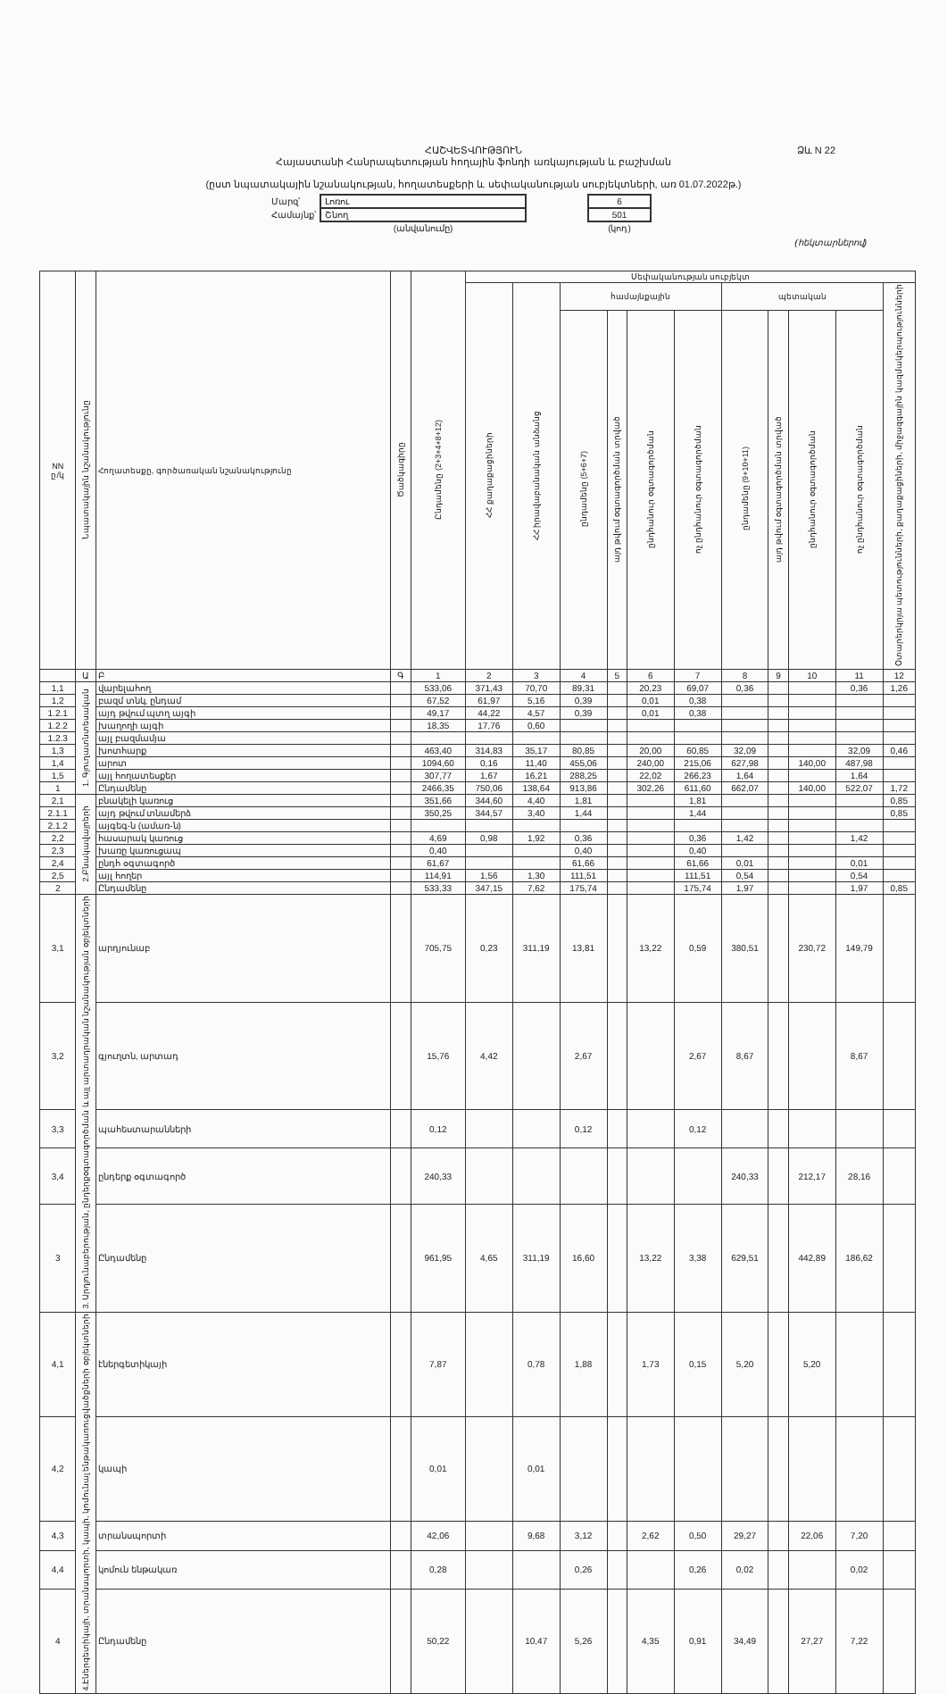ՀԱՇՎԵՏՎՈՒԹՅՈՒՆ
Հայաստանի Հանրապետության հողային ֆոնդի առկայության և բաշխման
(ըստ նպատակային նշանակության, հողատեսքերի և սեփականության սուբյեկտների, առ 01.07.2022թ.)
| Մարզ՝ | Լոռու | | 6 |
| Համայնք՝ | Շնող | | 501 |
| | (անվանումը) | | (կոդ) |
(հեկտարներով)
Ձև N 22
| NN ը/կ | Նպատակային նշանակությունը | Հողատեսքը, գործառական նշանակությունը | Ծածկագիրը | Ընդամենը (2+3+4+8+12) | Սեփականության սուբյեկտ | | | | | | | | | | |
| --- | --- | --- | --- | --- | --- | --- | --- | --- | --- | --- | --- | --- | --- | --- | --- |
| | | | | | ՀՀ քաղաքացիների | ՀՀ իրավաբանական անձանց | համայնքային | | | | պետական | | | | Օտարերկրյա պետությունների, քաղաքացիների, միջազգային կազմակերպությունների |
| | | | | | | | ընդամենը (5+6+7) | այդ թվում օգտագործման տրված | ընդհանուր օգտագործման | ոչ ընդհանուր օգտագործման | ընդամենը (9+10+11) | այդ թվում օգտագործման տրված | ընդհանուր օգտագործման | ոչ ընդհանուր օգտագործման | |
| | Ա | Բ | Գ | 1 | 2 | 3 | 4 | 5 | 6 | 7 | 8 | 9 | 10 | 11 | 12 |
| 1,1 | 1. Գյուղատնտեսական | վարելահող | | 533,06 | 371,43 | 70,70 | 89,31 | | 20,23 | 69,07 | 0,36 | | | 0,36 | 1,26 |
| 1,2 | | բազմ տնկ, ընդամ | | 67,52 | 61,97 | 5,16 | 0,39 | | 0,01 | 0,38 | | | | | |
| 1.2.1 | | այդ թվում պտղ այգի | | 49,17 | 44,22 | 4,57 | 0,39 | | 0,01 | 0,38 | | | | | |
| 1.2.2 | | խաղողի այգի | | 18,35 | 17,76 | 0,60 | | | | | | | | | |
| 1.2.3 | | այլ բազմամյա | | | | | | | | | | | | | |
| 1,3 | | խոտհարք | | 463,40 | 314,83 | 35,17 | 80,85 | | 20,00 | 60,85 | 32,09 | | | 32,09 | 0,46 |
| 1,4 | | արոտ | | 1094,60 | 0,16 | 11,40 | 455,06 | | 240,00 | 215,06 | 627,98 | | 140,00 | 487,98 | |
| 1,5 | | այլ հողատեսքեր | | 307,77 | 1,67 | 16,21 | 288,25 | | 22,02 | 266,23 | 1,64 | | | 1,64 | |
| 1 | | Ընդամենը | | 2466,35 | 750,06 | 138,64 | 913,86 | | 302,26 | 611,60 | 662,07 | | 140,00 | 522,07 | 1,72 |
| 2,1 | 2.Բնակավայրերի | բնակելի կառուց | | 351,66 | 344,60 | 4,40 | 1,81 | | | 1,81 | | | | | 0,85 |
| 2.1.1 | | այդ թվում տնամերձ | | 350,25 | 344,57 | 3,40 | 1,44 | | | 1,44 | | | | | 0,85 |
| 2.1.2 | | այգեգ-ն (ամառ-ն) | | | | | | | | | | | | | |
| 2,2 | | հասարակ կառուց | | 4,69 | 0,98 | 1,92 | 0,36 | | | 0,36 | 1,42 | | | 1,42 | |
| 2,3 | | խառը կառուցապ | | 0,40 | | | 0,40 | | | 0,40 | | | | | |
| 2,4 | | ընդհ օգտագործ | | 61,67 | | | 61,66 | | | 61,66 | 0,01 | | | 0,01 | |
| 2,5 | | այլ հողեր | | 114,91 | 1,56 | 1,30 | 111,51 | | | 111,51 | 0,54 | | | 0,54 | |
| 2 | | Ընդամենը | | 533,33 | 347,15 | 7,62 | 175,74 | | | 175,74 | 1,97 | | | 1,97 | 0,85 |
| 3,1 | 3. Արդյունաբերության, ընդերքօգտագործման և այլ արտադրական նշանակության օբյեկտների | արդյունաբ | | 705,75 | 0,23 | 311,19 | 13,81 | | 13,22 | 0,59 | 380,51 | | 230,72 | 149,79 | |
| 3,2 | | գյուղտն, արտադ | | 15,76 | 4,42 | | 2,67 | | | 2,67 | 8,67 | | | 8,67 | |
| 3,3 | | պահեստարանների | | 0,12 | | | 0,12 | | | 0,12 | | | | | |
| 3,4 | | ընդերք օգտագործ | | 240,33 | | | | | | | 240,33 | | 212,17 | 28,16 | |
| 3 | | Ընդամենը | | 961,95 | 4,65 | 311,19 | 16,60 | | 13,22 | 3,38 | 629,51 | | 442,89 | 186,62 | |
| 4,1 | 4.Էներգետիկայի, տրանսպորտի, կապի, կոմունալ ենթակառուցվածքների օբյեկտների | էներգետիկայի | | 7,87 | | 0,78 | 1,88 | | 1,73 | 0,15 | 5,20 | | 5,20 | | |
| 4,2 | | կապի | | 0,01 | | 0,01 | | | | | | | | | |
| 4,3 | | տրանսպորտի | | 42,06 | | 9,68 | 3,12 | | 2,62 | 0,50 | 29,27 | | 22,06 | 7,20 | |
| 4,4 | | կոմուն ենթակառ | | 0,28 | | | 0,26 | | | 0,26 | 0,02 | | | 0,02 | |
| 4 | | Ընդամենը | | 50,22 | | 10,47 | 5,26 | | 4,35 | 0,91 | 34,49 | | 27,27 | 7,22 | |